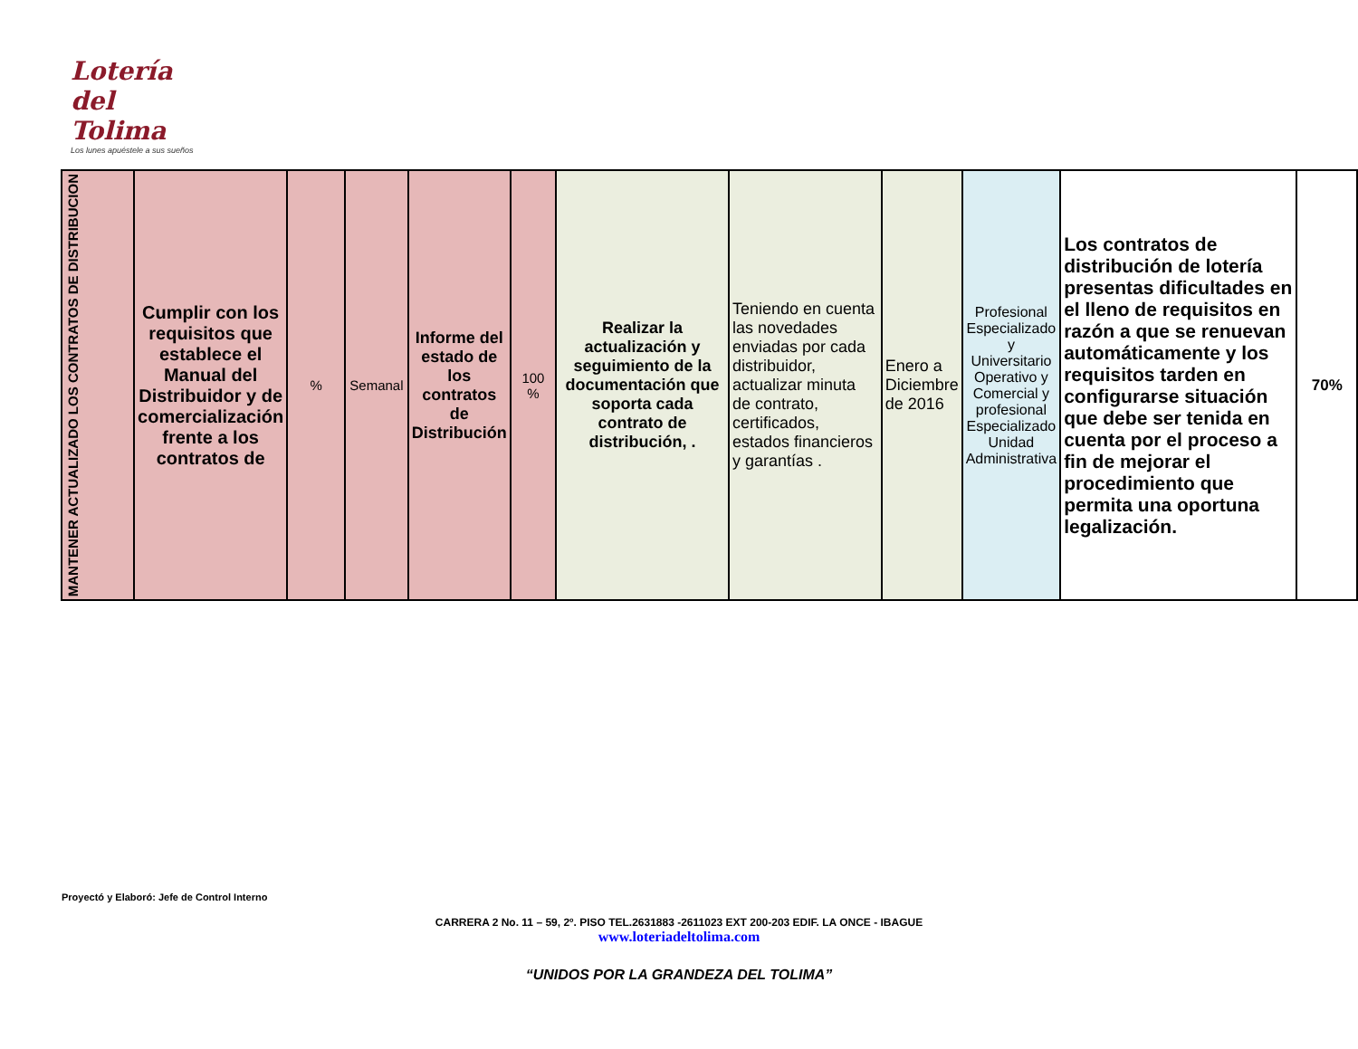Lotería del
Tolima
Los lunes apuéstele a sus sueños
| MANTENER ACTUALIZADO LOS CONTRATOS DE DISTRIBUCION | Cumplir con los requisitos que establece el Manual del Distribuidor y de comercialización frente a los contratos de | % | Semanal | Informe del estado de los contratos de Distribución | 100 % | Realizar la actualización y seguimiento de la documentación que soporta cada contrato de distribución, . | Teniendo en cuenta las novedades enviadas por cada distribuidor, actualizar minuta de contrato, certificados, estados financieros y garantías . | Enero a Diciembre de 2016 | Profesional Especializado y Universitario Operativo y Comercial y profesional Especializado Unidad Administrativa | Los contratos de distribución de lotería presentas dificultades en el lleno de requisitos en razón a que se renuevan automáticamente y los requisitos tarden en configurarse situación que debe ser tenida en cuenta por el proceso a fin de mejorar el procedimiento que permita una oportuna legalización. | 70% |
Proyectó y Elaboró: Jefe de Control Interno
CARRERA 2 No. 11 – 59, 2º. PISO TEL.2631883 -2611023 EXT 200-203 EDIF. LA ONCE - IBAGUE
www.loteriadeltolima.com
“UNIDOS POR LA GRANDEZA DEL TOLIMA”